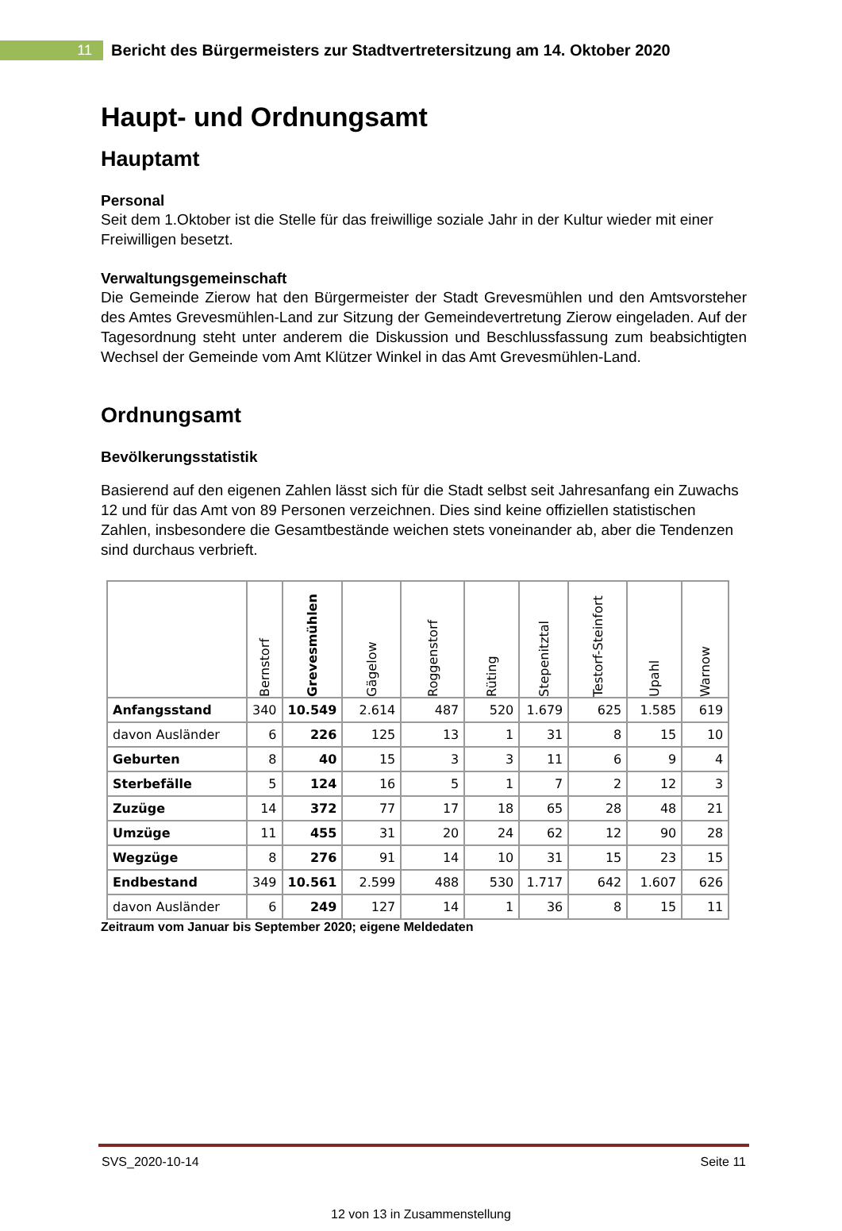11
Bericht des Bürgermeisters zur Stadtvertretersitzung am 14. Oktober 2020
Haupt- und Ordnungsamt
Hauptamt
Personal
Seit dem 1.Oktober ist die Stelle für das freiwillige soziale Jahr in der Kultur wieder mit einer Freiwilligen besetzt.
Verwaltungsgemeinschaft
Die Gemeinde Zierow hat den Bürgermeister der Stadt Grevesmühlen und den Amtsvorsteher des Amtes Grevesmühlen-Land zur Sitzung der Gemeindevertretung Zierow eingeladen. Auf der Tagesordnung steht unter anderem die Diskussion und Beschlussfassung zum beabsichtigten Wechsel der Gemeinde vom Amt Klützer Winkel in das Amt Grevesmühlen-Land.
Ordnungsamt
Bevölkerungsstatistik
Basierend auf den eigenen Zahlen lässt sich für die Stadt selbst seit Jahresanfang ein Zuwachs 12 und für das Amt von 89 Personen verzeichnen. Dies sind keine offiziellen statistischen Zahlen, insbesondere die Gesamtbestände weichen stets voneinander ab, aber die Tendenzen sind durchaus verbrieft.
| | Bernstorf | Grevesmühlen | Gägelow | Roggenstorf | Rüting | Stepenitztal | Testorf-Steinfort | Upahl | Warnow |
| --- | --- | --- | --- | --- | --- | --- | --- | --- | --- |
| Anfangsstand | 340 | 10.549 | 2.614 | 487 | 520 | 1.679 | 625 | 1.585 | 619 |
| davon Ausländer | 6 | 226 | 125 | 13 | 1 | 31 | 8 | 15 | 10 |
| Geburten | 8 | 40 | 15 | 3 | 3 | 11 | 6 | 9 | 4 |
| Sterbefälle | 5 | 124 | 16 | 5 | 1 | 7 | 2 | 12 | 3 |
| Zuzüge | 14 | 372 | 77 | 17 | 18 | 65 | 28 | 48 | 21 |
| Umzüge | 11 | 455 | 31 | 20 | 24 | 62 | 12 | 90 | 28 |
| Wegzüge | 8 | 276 | 91 | 14 | 10 | 31 | 15 | 23 | 15 |
| Endbestand | 349 | 10.561 | 2.599 | 488 | 530 | 1.717 | 642 | 1.607 | 626 |
| davon Ausländer | 6 | 249 | 127 | 14 | 1 | 36 | 8 | 15 | 11 |
Zeitraum vom Januar bis September 2020; eigene Meldedaten
SVS_2020-10-14 Seite 11
12 von 13 in Zusammenstellung